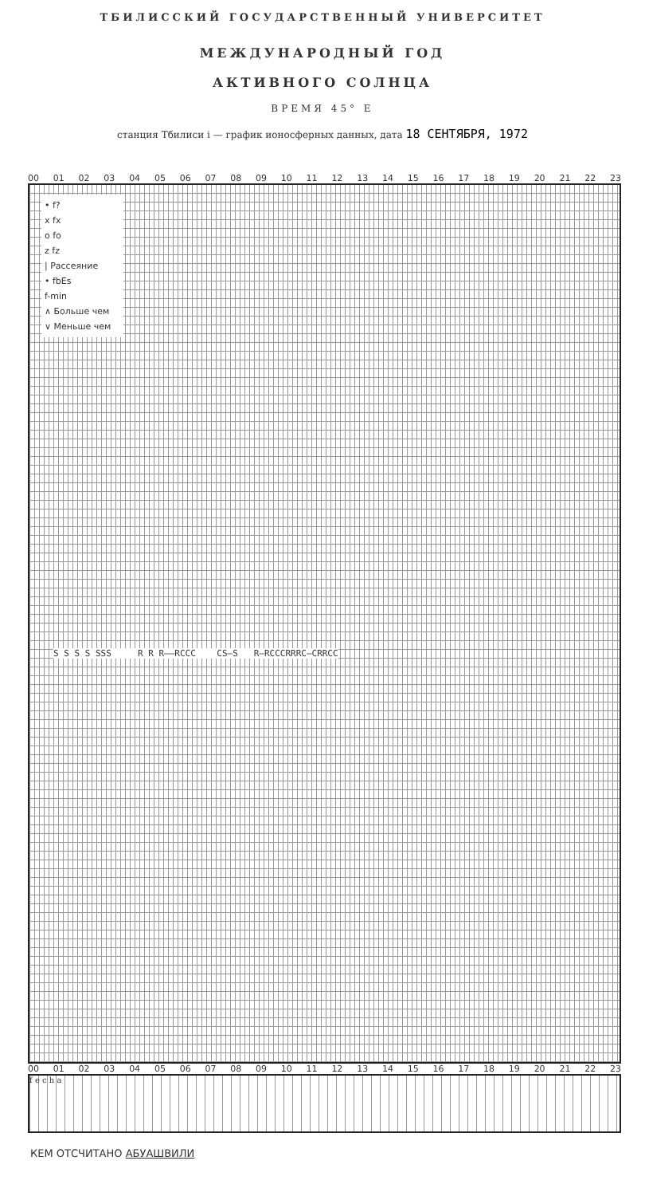ТБИЛИССКИЙ ГОСУДАРСТВЕННЫЙ УНИВЕРСИТЕТ
МЕЖДУНАРОДНЫЙ ГОД
АКТИВНОГО СОЛНЦА
ВРЕМЯ 45° Е
станция Тбилиси i — график ионосферных данных, дата 18 СЕНТЯБРЯ, 1972
00 01 02 03 04 05 06 07 08 09 10 11 12 13 14 15 16 17 18 19 20 21 22 23
• f?
x fx
o fo
z fz
| Рассеяние
• fbEs
f-min
∧ Больше чем
∨ Меньше чем
S S S S SSS R R R——RCCC CS—S R—RCCCRRRC—CRRCC
00 01 02 03 04 05 06 07 08 09 10 11 12 13 14 15 16 17 18 19 20 21 22 23
f e c h a
КЕМ ОТСЧИТАНО АБУАШВИЛИ